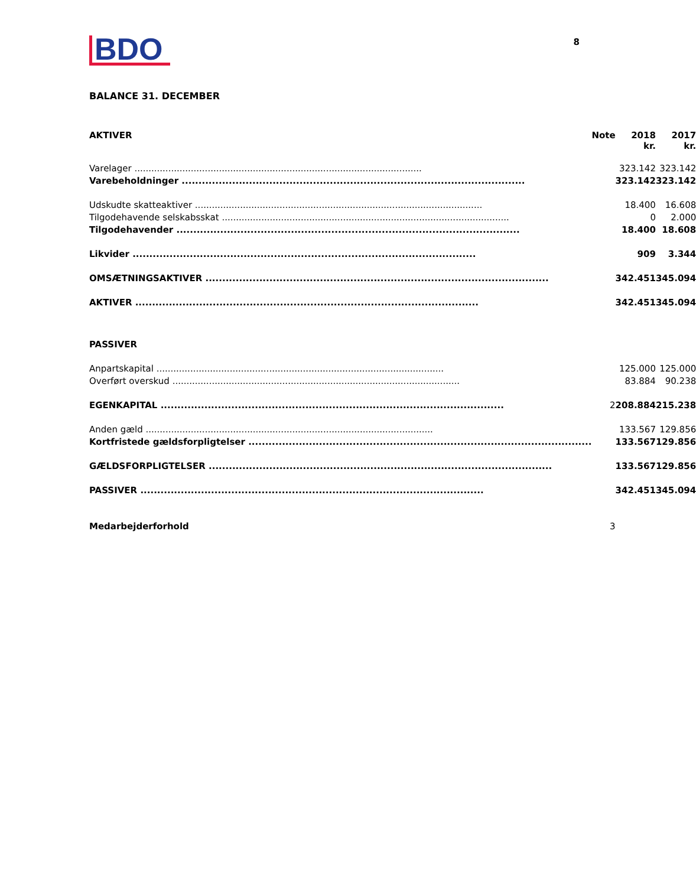BDO
8
BALANCE 31. DECEMBER
| AKTIVER | Note | 2018 kr. | 2017 kr. |
| --- | --- | --- | --- |
| Varelager | | 323.142 | 323.142 |
| Varebeholdninger | | 323.142 | 323.142 |
| Udskudte skatteaktiver | | 18.400 | 16.608 |
| Tilgodehavende selskabsskat | | 0 | 2.000 |
| Tilgodehavender | | 18.400 | 18.608 |
| Likvider | | 909 | 3.344 |
| OMSÆTNINGSAKTIVER | | 342.451 | 345.094 |
| AKTIVER | | 342.451 | 345.094 |
| PASSIVER | | | |
| Anpartskapital | | 125.000 | 125.000 |
| Overført overskud | | 83.884 | 90.238 |
| EGENKAPITAL | 2 | 208.884 | 215.238 |
| Anden gæld | | 133.567 | 129.856 |
| Kortfristede gældsforpligtelser | | 133.567 | 129.856 |
| GÆLDSFORPLIGTELSER | | 133.567 | 129.856 |
| PASSIVER | | 342.451 | 345.094 |
| Medarbejderforhold | 3 | | |